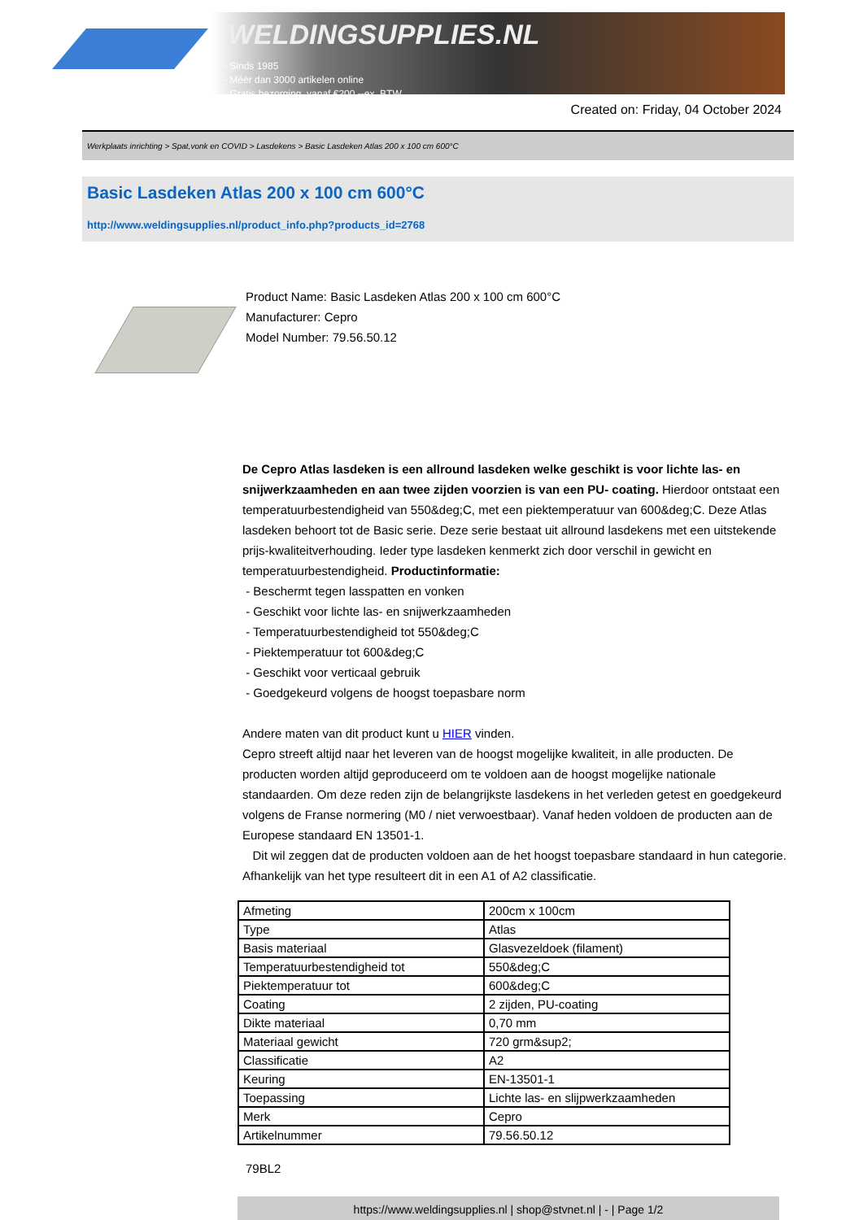WELDINGSUPPLIES.NL
- Sinds 1985
- Méér dan 3000 artikelen online
- Gratis bezorging, vanaf €200,--ex. BTW
Created on: Friday, 04 October 2024
Werkplaats inrichting > Spat,vonk en COVID > Lasdekens > Basic Lasdeken Atlas 200 x 100 cm 600°C
Basic Lasdeken Atlas 200 x 100 cm 600°C
http://www.weldingsupplies.nl/product_info.php?products_id=2768
Product Name: Basic Lasdeken Atlas 200 x 100 cm 600°C
Manufacturer: Cepro
Model Number: 79.56.50.12
De Cepro Atlas lasdeken is een allround lasdeken welke geschikt is voor lichte las- en snijwerkzaamheden en aan twee zijden voorzien is van een PU- coating. Hierdoor ontstaat een temperatuurbestendigheid van 550&deg;C, met een piektemperatuur van 600&deg;C. Deze Atlas lasdeken behoort tot de Basic serie. Deze serie bestaat uit allround lasdekens met een uitstekende prijs-kwaliteitverhouding. Ieder type lasdeken kenmerkt zich door verschil in gewicht en temperatuurbestendigheid. Productinformatie:
- Beschermt tegen lasspatten en vonken
- Geschikt voor lichte las- en snijwerkzaamheden
- Temperatuurbestendigheid tot 550&deg;C
- Piektemperatuur tot 600&deg;C
- Geschikt voor verticaal gebruik
- Goedgekeurd volgens de hoogst toepasbare norm
Andere maten van dit product kunt u HIER vinden.
Cepro streeft altijd naar het leveren van de hoogst mogelijke kwaliteit, in alle producten. De producten worden altijd geproduceerd om te voldoen aan de hoogst mogelijke nationale standaarden. Om deze reden zijn de belangrijkste lasdekens in het verleden getest en goedgekeurd volgens de Franse normering (M0 / niet verwoestbaar). Vanaf heden voldoen de producten aan de Europese standaard EN 13501-1.
Dit wil zeggen dat de producten voldoen aan de het hoogst toepasbare standaard in hun categorie. Afhankelijk van het type resulteert dit in een A1 of A2 classificatie.
| Afmeting | 200cm x 100cm |
| Type | Atlas |
| Basis materiaal | Glasvezeldoek (filament) |
| Temperatuurbestendigheid tot | 550&deg;C |
| Piektemperatuur tot | 600&deg;C |
| Coating | 2 zijden, PU-coating |
| Dikte materiaal | 0,70 mm |
| Materiaal gewicht | 720 grm&sup2; |
| Classificatie | A2 |
| Keuring | EN-13501-1 |
| Toepassing | Lichte las- en slijpwerkzaamheden |
| Merk | Cepro |
| Artikelnummer | 79.56.50.12 |
79BL2
https://www.weldingsupplies.nl | shop@stvnet.nl | - | Page 1/2